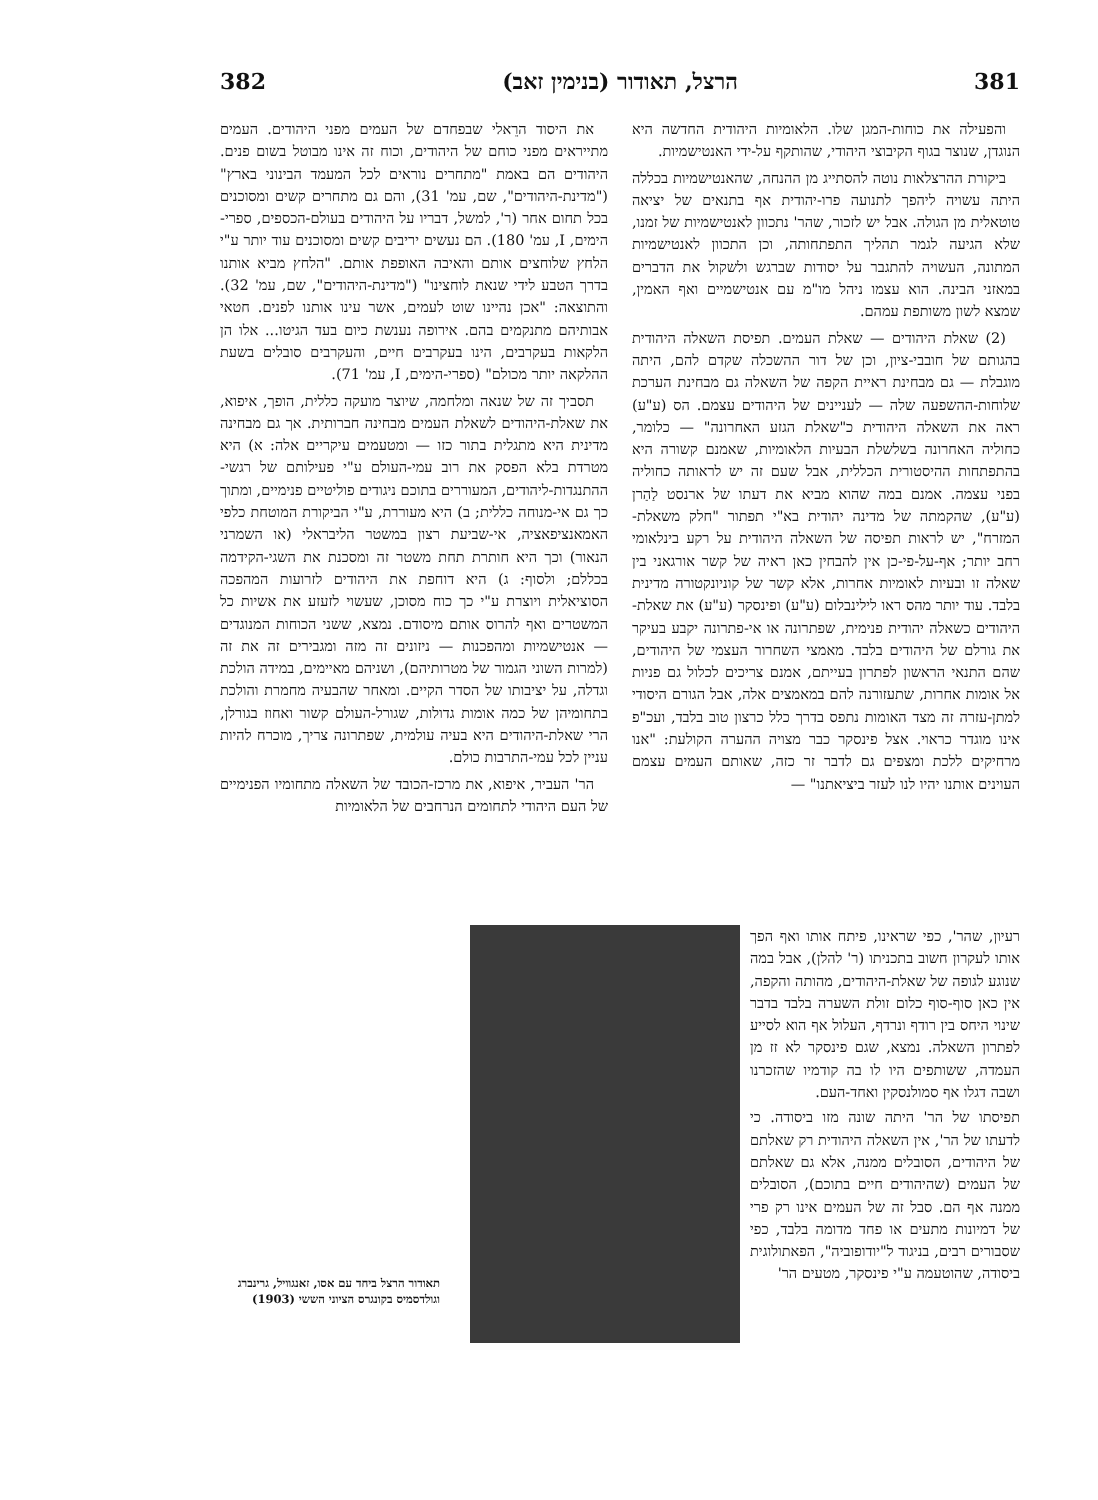381 הרצל, תאודור (בנימין זאב) 382
והפעילה את כוחות-המגן שלו. הלאומיות היהודית החדשה היא הנוגדן, שנוצר בגוף הקיבוצי היהודי, שהותקף על-ידי האנטישמיות.
ביקורת ההרצלאות נוטה להסתייג מן ההנחה, שהאנטישמיות בכללה היתה עשויה ליהפך לתנועה פרו-יהודית אף בתנאים של יציאה טוטאלית מן הגולה. אבל יש לזכור, שהר' נתכוון לאנטישמיות של זמנו, שלא הגיעה לגמר תהליך התפתחותה, וכן התכוון לאנטישמיות המתונה, העשויה להתגבר על יסודות שברגש ולשקול את הדברים במאזני הבינה. הוא עצמו ניהל מו"מ עם אנטישמיים ואף האמין, שמצא לשון משותפת עמהם.
(2) שאלת היהודים — שאלת העמים. תפיסת השאלה היהודית בהגותם של חובבי-ציון, וכן של דור ההשכלה שקדם להם, היתה מוגבלת — גם מבחינת ראיית הקפה של השאלה גם מבחינת הערכת שלוחות-ההשפעה שלה — לעניינים של היהודים עצמם. הס (ע"ע) ראה את השאלה היהודית כ"שאלת הגזע האחרונה" — כלומר, כחוליה האחרונה בשלשלת הבעיות הלאומיות, שאמנם קשורה היא בהתפתחות ההיסטורית הכללית, אבל שעם זה יש לראותה כחוליה בפני עצמה. אמנם במה שהוא מביא את דעתו של ארנסט לַהַרן (ע"ע), שהקמתה של מדינה יהודית בא"י תפתור "חלק משאלת-המזרח", יש לראות תפיסה של השאלה היהודית על רקע בינלאומי רחב יותר; אף-על-פי-כן אין להבחין כאן ראיה של קשר אורגאני בין שאלה זו ובעיות לאומיות אחרות, אלא קשר של קוניונקטורה מדינית בלבד. עוד יותר מהס ראו לילינבלום (ע"ע) ופינסקר (ע"ע) את שאלת-היהודים כשאלה יהודית פנימית, שפתרונה או אי-פתרונה יקבע בעיקר את גורלם של היהודים בלבד. מאמצי השחרור העצמי של היהודים, שהם התנאי הראשון לפתרון בעייתם, אמנם צריכים לכלול גם פניות אל אומות אחרות, שתעזורנה להם במאמצים אלה, אבל הגורם היסודי למתן-עזרה זה מצד האומות נתפס בדרך כלל כרצון טוב בלבד, ועכ"פ אינו מוגדר כראוי. אצל פינסקר כבר מצויה ההערה הקולעת: "אנו מרחיקים ללכת ומצפים גם לדבר זר כזה, שאותם העמים עצמם העוינים אותנו יהיו לנו לעזר ביציאתנו" —
את היסוד הרֵאלי שבפחדם של העמים מפני היהודים. העמים מתייראים מפני כוחם של היהודים, וכוח זה אינו מבוטל בשום פנים. היהודים הם באמת "מתחרים נוראים לכל המעמד הבינוני בארץ" ("מדינת-היהודים", שם, עמ' 31), והם גם מתחרים קשים ומסוכנים בכל תחום אחר (ר', למשל, דבריו על היהודים בעולם-הכספים, ספרי-הימים, I, עמ' 180). הם נעשים יריבים קשים ומסוכנים עוד יותר ע"י הלחץ שלוחצים אותם והאיבה האופפת אותם. "הלחץ מביא אותנו בדרך הטבע לידי שנאת לוחצינו" ("מדינת-היהודים", שם, עמ' 32). והתוצאה: "אכן נהיינו שוט לעמים, אשר עינו אותנו לפנים. חטאי אבותיהם מתנקמים בהם. אירופה נענשת כיום בעד הגיטו... אלו הן הלקאות בעקרבים, הינו בעקרבים חיים, והעקרבים סובלים בשעת ההלקאה יותר מכולם" (ספרי-הימים, I, עמ' 71).
תסביך זה של שנאה ומלחמה, שיוצר מועקה כללית, הופך, איפוא, את שאלת-היהודים לשאלת העמים מבחינה חברותית. אך גם מבחינה מדינית היא מתגלית בתור כזו — ומטעמים עיקריים אלה: א) היא מטרדת בלא הפסק את רוב עמי-העולם ע"י פעילותם של רגשי-ההתנגדות-ליהודים, המעוררים בתוכם ניגודים פוליטיים פנימיים, ומתוך כך גם אי-מנוחה כללית; ב) היא מעוררת, ע"י הביקורת המוטחת כלפי האמאנציפאציה, אי-שביעת רצון במשטר הליבראלי (או השמרני הנאור) וכך היא חותרת תחת משטר זה ומסכנת את השגי-הקידמה בכללם; ולסוף: ג) היא דוחפת את היהודים לזרועות המהפכה הסוציאלית ויוצרת ע"י כך כוח מסוכן, שעשוי לזעזע את אשיות כל המשטרים ואף להרוס אותם מיסודם. נמצא, ששני הכוחות המנוגדים — אנטישמיות ומהפכנות — ניזונים זה מזה ומגבירים זה את זה (למרות השוני הגמור של מטרותיהם), ושניהם מאיימים, במידה הולכת וגדלה, על יציבותו של הסדר הקיים. ומאחר שהבעיה מחמרת והולכת בתחומיהן של כמה אומות גדולות, שגורל-העולם קשור ואחוז בגורלן, הרי שאלת-היהודים היא בעיה עולמית, שפתרונה צריך, מוכרח להיות עניין לכל עמי-התרבות כולם.
הר' העביר, איפוא, את מרכז-הכובד של השאלה מתחומיו הפנימיים של העם היהודי לתחומים הנרחבים של הלאומיות
רעיון, שהר', כפי שראינו, פיתח אותו ואף הפך אותו לעקרון חשוב בתכניתו (ר' להלן), אבל במה שנוגע לגופה של שאלת-היהודים, מהותה והקפה, אין כאן סוף-סוף כלום זולת השערה בלבד בדבר שינוי היחס בין רודף ונרדף, העלול אף הוא לסייע לפתרון השאלה. נמצא, שגם פינסקר לא זז מן העמדה, ששותפים היו לו בה קודמיו שהזכרנו ושבה דגלו אף סמולנסקין ואחד-העם.
תפיסתו של הר' היתה שונה מזו ביסודה. כי לדעתו של הר', אין השאלה היהודית רק שאלתם של היהודים, הסובלים ממנה, אלא גם שאלתם של העמים (שהיהודים חיים בתוכם), הסובלים ממנה אף הם. סבל זה של העמים אינו רק פרי של דמיונות מתעים או פחד מדומה בלבד, כפי שסבורים רבים, בניגוד ל"יודופוביה", הפאתולוגית ביסודה, שהוטעמה ע"י פינסקר, מטעים הר'
תאודור הרצל ביחד עם אסו, זאנגוויל, גרינברג וגולדסמיס בקונגרס הציוני הששי (1903)